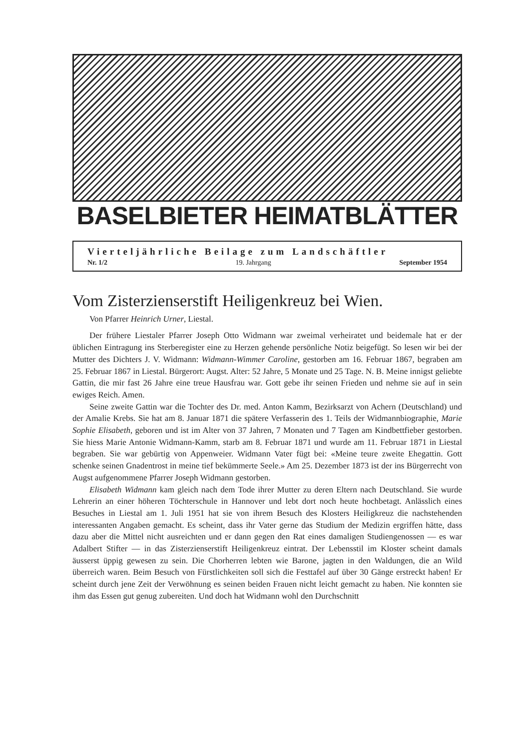BASELBIETER HEIMATBLÄTTER
Vierteljährliche Beilage zum Landschäftler
Nr. 1/2 19. Jahrgang September 1954
Vom Zisterzienserstift Heiligenkreuz bei Wien.
Von Pfarrer Heinrich Urner, Liestal.
Der frühere Liestaler Pfarrer Joseph Otto Widmann war zweimal verheiratet und beidemale hat er der üblichen Eintragung ins Sterberegister eine zu Herzen gehende persönliche Notiz beigefügt. So lesen wir bei der Mutter des Dichters J. V. Widmann: Widmann-Wimmer Caroline, gestorben am 16. Februar 1867, begraben am 25. Februar 1867 in Liestal. Bürgerort: Augst. Alter: 52 Jahre, 5 Monate und 25 Tage. N. B. Meine innigst geliebte Gattin, die mir fast 26 Jahre eine treue Hausfrau war. Gott gebe ihr seinen Frieden und nehme sie auf in sein ewiges Reich. Amen.
Seine zweite Gattin war die Tochter des Dr. med. Anton Kamm, Bezirksarzt von Achern (Deutschland) und der Amalie Krebs. Sie hat am 8. Januar 1871 die spätere Verfasserin des 1. Teils der Widmannbiographie, Marie Sophie Elisabeth, geboren und ist im Alter von 37 Jahren, 7 Monaten und 7 Tagen am Kindbettfieber gestorben. Sie hiess Marie Antonie Widmann-Kamm, starb am 8. Februar 1871 und wurde am 11. Februar 1871 in Liestal begraben. Sie war gebürtig von Appenweier. Widmann Vater fügt bei: «Meine teure zweite Ehegattin. Gott schenke seinen Gnadentrost in meine tief bekümmerte Seele.» Am 25. Dezember 1873 ist der ins Bürgerrecht von Augst aufgenommene Pfarrer Joseph Widmann gestorben.
Elisabeth Widmann kam gleich nach dem Tode ihrer Mutter zu deren Eltern nach Deutschland. Sie wurde Lehrerin an einer höheren Töchterschule in Hannover und lebt dort noch heute hochbetagt. Anlässlich eines Besuches in Liestal am 1. Juli 1951 hat sie von ihrem Besuch des Klosters Heiligkreuz die nachstehenden interessanten Angaben gemacht. Es scheint, dass ihr Vater gerne das Studium der Medizin ergriffen hätte, dass dazu aber die Mittel nicht ausreichten und er dann gegen den Rat eines damaligen Studiengenossen — es war Adalbert Stifter — in das Zisterzienserstift Heiligenkreuz eintrat. Der Lebensstil im Kloster scheint damals äusserst üppig gewesen zu sein. Die Chorherren lebten wie Barone, jagten in den Waldungen, die an Wild überreich waren. Beim Besuch von Fürstlichkeiten soll sich die Festtafel auf über 30 Gänge erstreckt haben! Er scheint durch jene Zeit der Verwöhnung es seinen beiden Frauen nicht leicht gemacht zu haben. Nie konnten sie ihm das Essen gut genug zubereiten. Und doch hat Widmann wohl den Durchschnitt